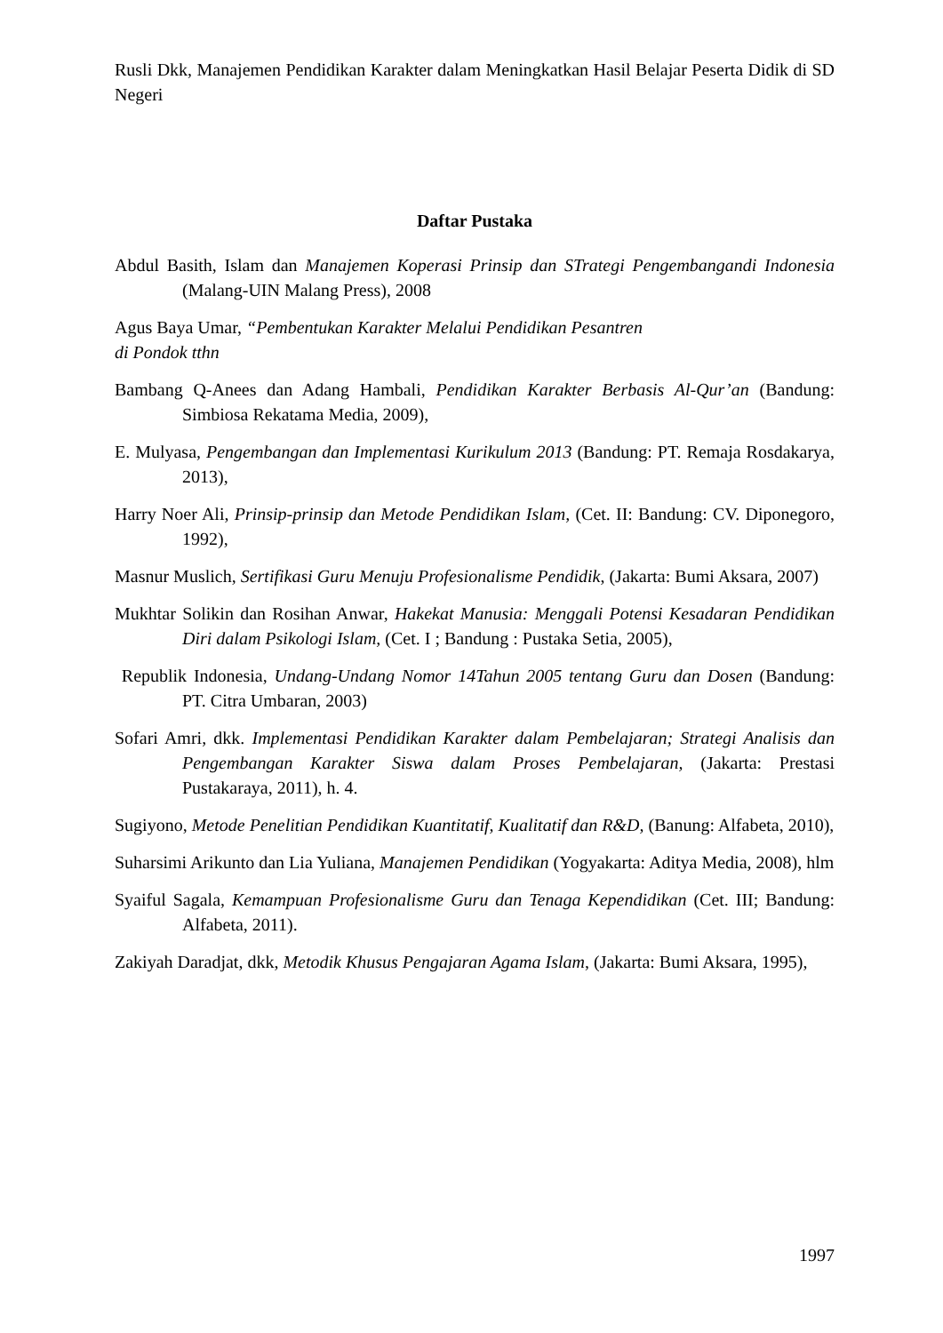Rusli Dkk, Manajemen Pendidikan Karakter dalam Meningkatkan Hasil Belajar Peserta Didik di SD Negeri
Daftar Pustaka
Abdul Basith, Islam dan Manajemen Koperasi Prinsip dan STrategi Pengembangandi Indonesia (Malang-UIN Malang Press), 2008
Agus Baya Umar, “Pembentukan Karakter Melalui Pendidikan Pesantren
di Pondok tthn
Bambang Q-Anees dan Adang Hambali, Pendidikan Karakter Berbasis Al-Qur’an (Bandung: Simbiosa Rekatama Media, 2009),
E. Mulyasa, Pengembangan dan Implementasi Kurikulum 2013 (Bandung: PT. Remaja Rosdakarya, 2013),
Harry Noer Ali, Prinsip-prinsip dan Metode Pendidikan Islam, (Cet. II: Bandung: CV. Diponegoro, 1992),
Masnur Muslich, Sertifikasi Guru Menuju Profesionalisme Pendidik, (Jakarta: Bumi Aksara, 2007)
Mukhtar Solikin dan Rosihan Anwar, Hakekat Manusia: Menggali Potensi Kesadaran Pendidikan Diri dalam Psikologi Islam, (Cet. I ; Bandung : Pustaka Setia, 2005),
Republik Indonesia, Undang-Undang Nomor 14Tahun 2005 tentang Guru dan Dosen (Bandung: PT. Citra Umbaran, 2003)
Sofari Amri, dkk. Implementasi Pendidikan Karakter dalam Pembelajaran; Strategi Analisis dan Pengembangan Karakter Siswa dalam Proses Pembelajaran, (Jakarta: Prestasi Pustakaraya, 2011), h. 4.
Sugiyono, Metode Penelitian Pendidikan Kuantitatif, Kualitatif dan R&D, (Banung: Alfabeta, 2010),
Suharsimi Arikunto dan Lia Yuliana, Manajemen Pendidikan (Yogyakarta: Aditya Media, 2008), hlm
Syaiful Sagala, Kemampuan Profesionalisme Guru dan Tenaga Kependidikan (Cet. III; Bandung: Alfabeta, 2011).
Zakiyah Daradjat, dkk, Metodik Khusus Pengajaran Agama Islam, (Jakarta: Bumi Aksara, 1995),
1997